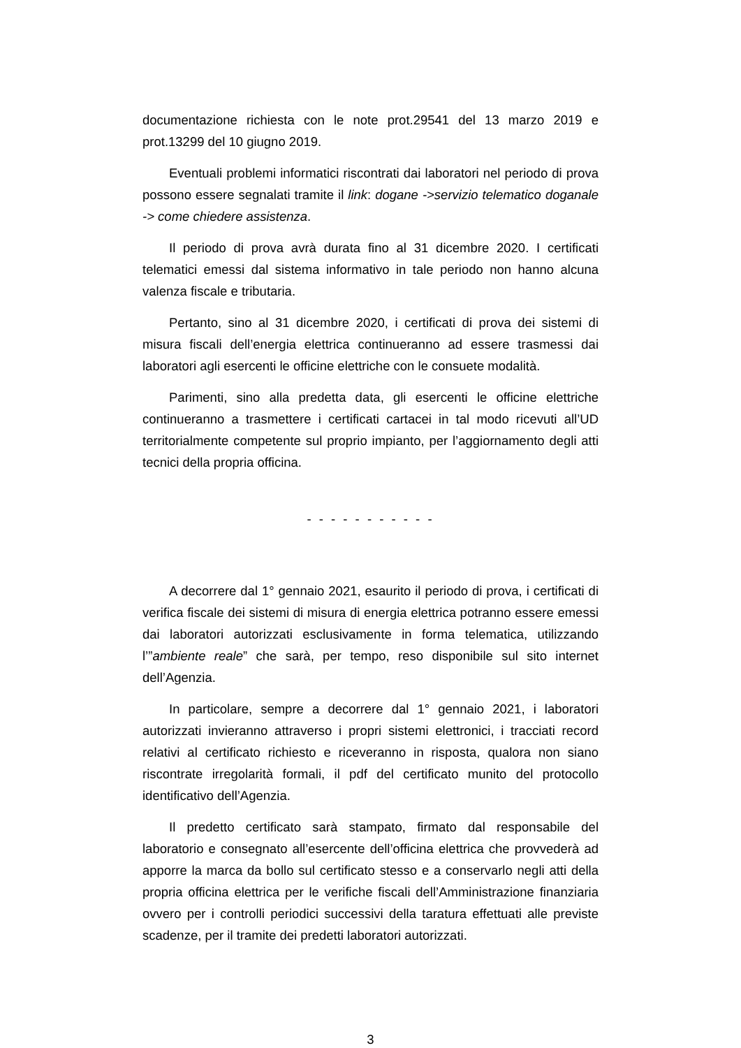documentazione richiesta con le note prot.29541 del 13 marzo 2019 e prot.13299 del 10 giugno 2019.
Eventuali problemi informatici riscontrati dai laboratori nel periodo di prova possono essere segnalati tramite il link: dogane ->servizio telematico doganale -> come chiedere assistenza.
Il periodo di prova avrà durata fino al 31 dicembre 2020. I certificati telematici emessi dal sistema informativo in tale periodo non hanno alcuna valenza fiscale e tributaria.
Pertanto, sino al 31 dicembre 2020, i certificati di prova dei sistemi di misura fiscali dell’energia elettrica continueranno ad essere trasmessi dai laboratori agli esercenti le officine elettriche con le consuete modalità.
Parimenti, sino alla predetta data, gli esercenti le officine elettriche continueranno a trasmettere i certificati cartacei in tal modo ricevuti all’UD territorialmente competente sul proprio impianto, per l’aggiornamento degli atti tecnici della propria officina.
- - - - - - - - - - -
A decorrere dal 1° gennaio 2021, esaurito il periodo di prova, i certificati di verifica fiscale dei sistemi di misura di energia elettrica potranno essere emessi dai laboratori autorizzati esclusivamente in forma telematica, utilizzando l’”ambiente reale” che sarà, per tempo, reso disponibile sul sito internet dell’Agenzia.
In particolare, sempre a decorrere dal 1° gennaio 2021, i laboratori autorizzati invieranno attraverso i propri sistemi elettronici, i tracciati record relativi al certificato richiesto e riceveranno in risposta, qualora non siano riscontrate irregolarità formali, il pdf del certificato munito del protocollo identificativo dell’Agenzia.
Il predetto certificato sarà stampato, firmato dal responsabile del laboratorio e consegnato all’esercente dell’officina elettrica che provvederà ad apporre la marca da bollo sul certificato stesso e a conservarlo negli atti della propria officina elettrica per le verifiche fiscali dell’Amministrazione finanziaria ovvero per i controlli periodici successivi della taratura effettuati alle previste scadenze, per il tramite dei predetti laboratori autorizzati.
3